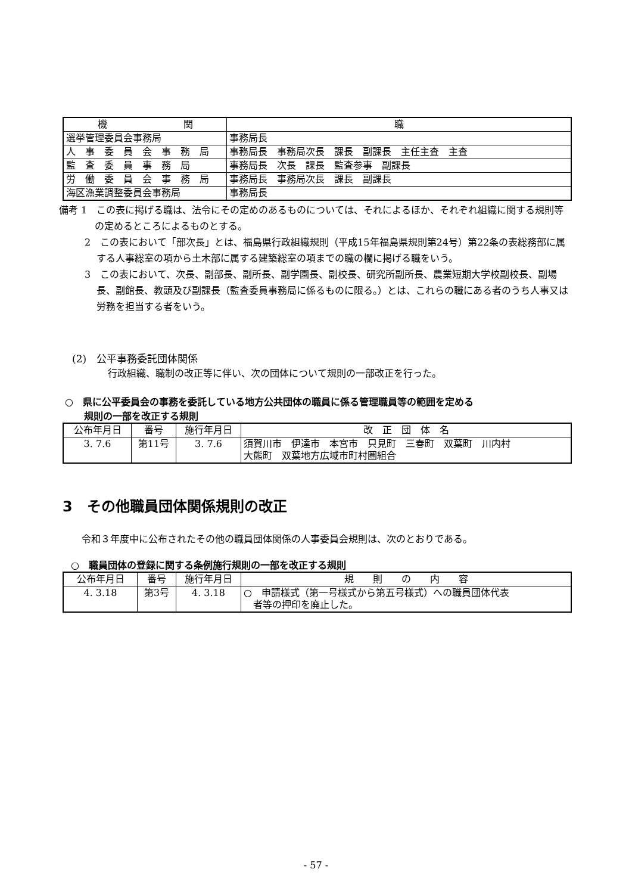| 機 関 | 職 |
| --- | --- |
| 選挙管理委員会事務局 | 事務局長 |
| 人 事 委 員 会 事 務 局 | 事務局長 事務局次長 課長 副課長 主任主査 主査 |
| 監 査 委 員 事 務 局 | 事務局長 次長 課長 監査参事 副課長 |
| 労 働 委 員 会 事 務 局 | 事務局長 事務局次長 課長 副課長 |
| 海区漁業調整委員会事務局 | 事務局長 |
備考 1　この表に掲げる職は、法令にその定めのあるものについては、それによるほか、それぞれ組織に関する規則等の定めるところによるものとする。
2　この表において「部次長」とは、福島県行政組織規則（平成15年福島県規則第24号）第22条の表総務部に属する人事総室の項から土木部に属する建築総室の項までの職の欄に掲げる職をいう。
3　この表において、次長、副部長、副所長、副学園長、副校長、研究所副所長、農業短期大学校副校長、副場長、副館長、教頭及び副課長（監査委員事務局に係るものに限る。）とは、これらの職にある者のうち人事又は労務を担当する者をいう。
(2)　公平事務委託団体関係
行政組織、職制の改正等に伴い、次の団体について規則の一部改正を行った。
○　県に公平委員会の事務を委託している地方公共団体の職員に係る管理職員等の範囲を定める
　　規則の一部を改正する規則
| 公布年月日 | 番号 | 施行年月日 | 改 正 団 体 名 |
| 3. 7.6 | 第11号 | 3. 7.6 | 須賀川市 伊達市 本宮市 只見町 三春町 双葉町 川内村 大熊町 双葉地方広域市町村圏組合 |
3　その他職員団体関係規則の改正
令和３年度中に公布されたその他の職員団体関係の人事委員会規則は、次のとおりである。
○　職員団体の登録に関する条例施行規則の一部を改正する規則
| 公布年月日 | 番号 | 施行年月日 | 規 則 の 内 容 |
| 4. 3.18 | 第3号 | 4. 3.18 | ○ 申請様式（第一号様式から第五号様式）への職員団体代表 者等の押印を廃止した。 |
- 57 -